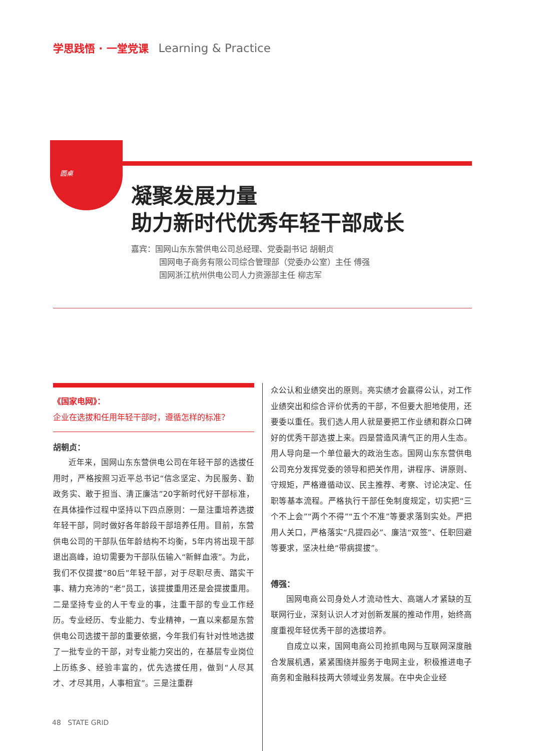学思践悟 · 一堂党课 Learning & Practice
圆桌
凝聚发展力量
助力新时代优秀年轻干部成长
嘉宾：国网山东东营供电公司总经理、党委副书记 胡朝贞
国网电子商务有限公司综合管理部（党委办公室）主任 傅强
国网浙江杭州供电公司人力资源部主任 柳志军
《国家电网》：
企业在选拔和任用年轻干部时，遵循怎样的标准？
胡朝贞：
近年来，国网山东东营供电公司在年轻干部的选拔任用时，严格按照习近平总书记“信念坚定、为民服务、勤政务实、敢于担当、清正廉洁”20字新时代好干部标准，在具体操作过程中坚持以下四点原则：一是注重培养选拔年轻干部，同时做好各年龄段干部培养任用。目前，东营供电公司的干部队伍年龄结构不均衡，5年内将出现干部退出高峰，迫切需要为干部队伍输入“新鲜血液”。为此，我们不仅提拔“80后”年轻干部，对于尽职尽责、踏实干事、精力充沛的“老”员工，该提拔重用还是会提拔重用。二是坚持专业的人干专业的事，注重干部的专业工作经历。专业经历、专业能力、专业精神，一直以来都是东营供电公司选拔干部的重要依据，今年我们有针对性地选拔了一批专业的干部，对专业能力突出的，在基层专业岗位上历练多、经验丰富的，优先选拔任用，做到“人尽其才、才尽其用，人事相宜”。三是注重群
众公认和业绩突出的原则。亮实绩才会赢得公认，对工作业绩突出和综合评价优秀的干部，不但要大胆地使用，还要委以重任。我们选人用人就是要把工作业绩和群众口碑好的优秀干部选拔上来。四是营造风清气正的用人生态。用人导向是一个单位最大的政治生态。国网山东东营供电公司充分发挥党委的领导和把关作用，讲程序、讲原则、守规矩，严格遵循动议、民主推荐、考察、讨论决定、任职等基本流程。严格执行干部任免制度规定，切实把“三个不上会”“两个不得”“五个不准”等要求落到实处。严把用人关口，严格落实“凡提四必”、廉洁“双签”、任职回避等要求，坚决杜绝“带病提拔”。
傅强：
国网电商公司身处人才流动性大、高端人才紧缺的互联网行业，深刻认识人才对创新发展的推动作用，始终高度重视年轻优秀干部的选拔培养。
自成立以来，国网电商公司抢抓电网与互联网深度融合发展机遇，紧紧围绕并服务于电网主业，积极推进电子商务和金融科技两大领域业务发展。在中央企业经
48 STATE GRID